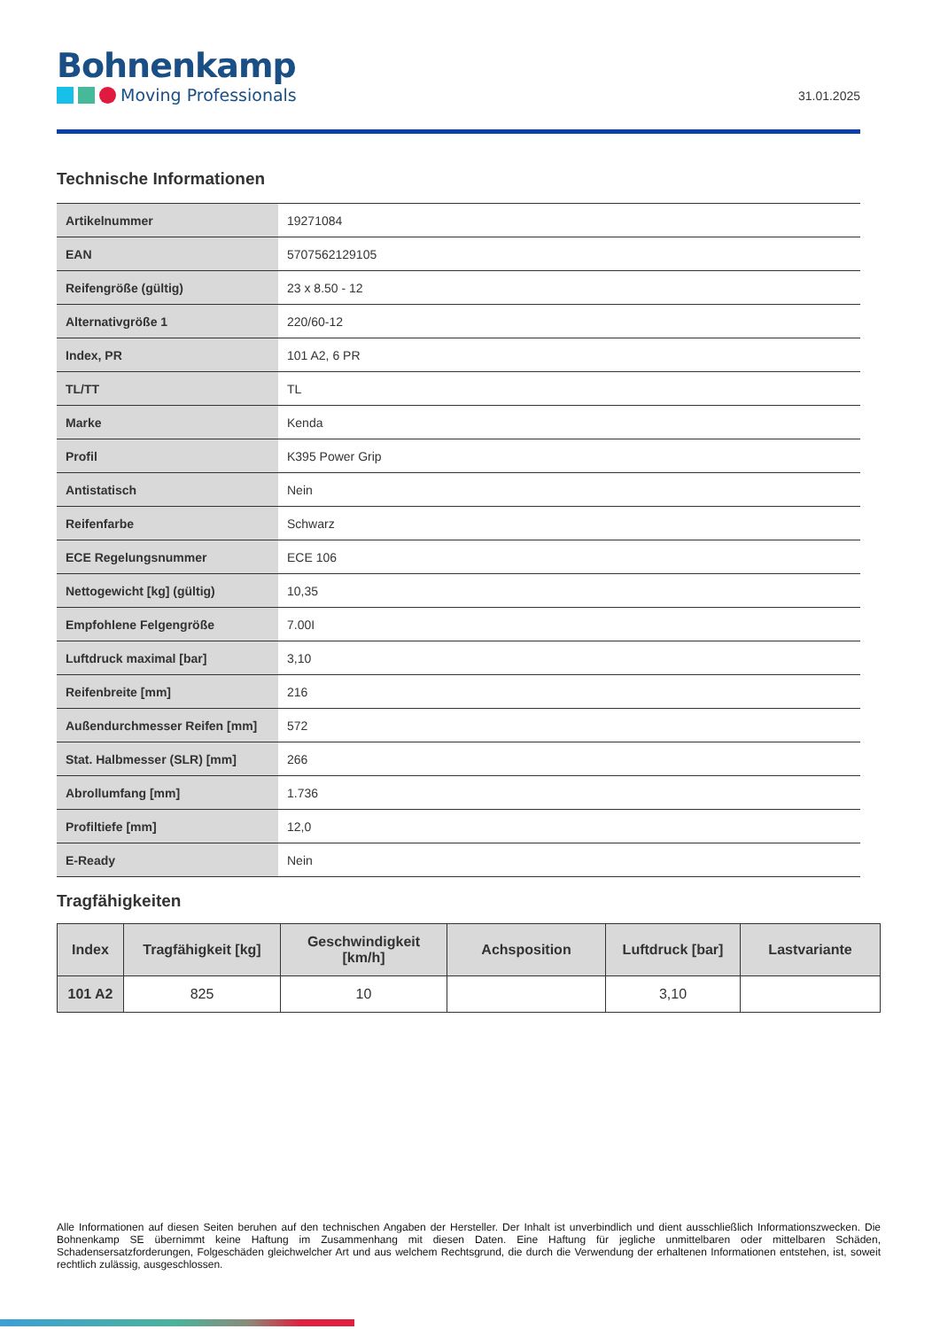Bohnenkamp
Moving Professionals
31.01.2025
Technische Informationen
| Artikelnummer | 19271084 |
| EAN | 5707562129105 |
| Reifengröße (gültig) | 23 x 8.50 - 12 |
| Alternativgröße 1 | 220/60-12 |
| Index, PR | 101 A2, 6 PR |
| TL/TT | TL |
| Marke | Kenda |
| Profil | K395 Power Grip |
| Antistatisch | Nein |
| Reifenfarbe | Schwarz |
| ECE Regelungsnummer | ECE 106 |
| Nettogewicht [kg] (gültig) | 10,35 |
| Empfohlene Felgengröße | 7.00I |
| Luftdruck maximal [bar] | 3,10 |
| Reifenbreite [mm] | 216 |
| Außendurchmesser Reifen [mm] | 572 |
| Stat. Halbmesser (SLR) [mm] | 266 |
| Abrollumfang [mm] | 1.736 |
| Profiltiefe [mm] | 12,0 |
| E-Ready | Nein |
Tragfähigkeiten
| Index | Tragfähigkeit [kg] | Geschwindigkeit [km/h] | Achsposition | Luftdruck [bar] | Lastvariante |
| --- | --- | --- | --- | --- | --- |
| 101 A2 | 825 | 10 | | 3,10 | |
Alle Informationen auf diesen Seiten beruhen auf den technischen Angaben der Hersteller. Der Inhalt ist unverbindlich und dient ausschließlich Informationszwecken. Die Bohnenkamp SE übernimmt keine Haftung im Zusammenhang mit diesen Daten. Eine Haftung für jegliche unmittelbaren oder mittelbaren Schäden, Schadensersatzforderungen, Folgeschäden gleichwelcher Art und aus welchem Rechtsgrund, die durch die Verwendung der erhaltenen Informationen entstehen, ist, soweit rechtlich zulässig, ausgeschlossen.